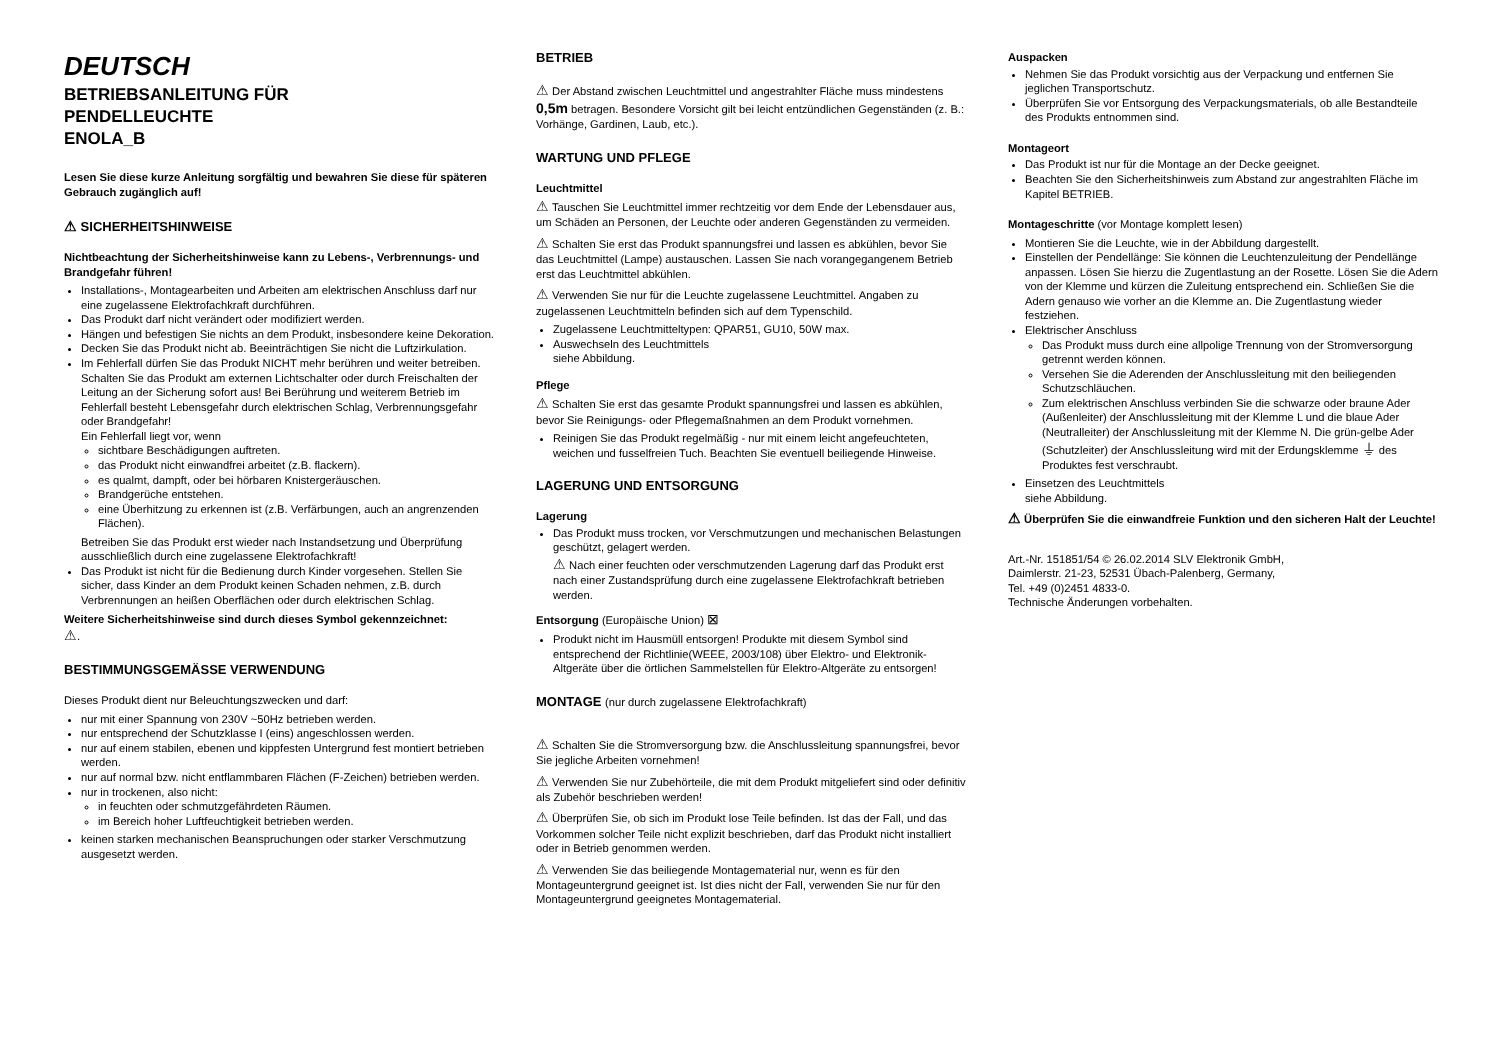DEUTSCH
BETRIEBSANLEITUNG FÜR
PENDELLEUCHTE
ENOLA_B
Lesen Sie diese kurze Anleitung sorgfältig und bewahren Sie diese für späteren Gebrauch zugänglich auf!
⚠ SICHERHEITSHINWEISE
Nichtbeachtung der Sicherheitshinweise kann zu Lebens-, Verbrennungs- und Brandgefahr führen!
Installations-, Montagearbeiten und Arbeiten am elektrischen Anschluss darf nur eine zugelassene Elektrofachkraft durchführen.
Das Produkt darf nicht verändert oder modifiziert werden.
Hängen und befestigen Sie nichts an dem Produkt, insbesondere keine Dekoration.
Decken Sie das Produkt nicht ab. Beeinträchtigen Sie nicht die Luftzirkulation.
Im Fehlerfall dürfen Sie das Produkt NICHT mehr berühren und weiter betreiben. Schalten Sie das Produkt am externen Lichtschalter oder durch Freischalten der Leitung an der Sicherung sofort aus! Bei Berührung und weiterem Betrieb im Fehlerfall besteht Lebensgefahr durch elektrischen Schlag, Verbrennungsgefahr oder Brandgefahr!
Ein Fehlerfall liegt vor, wenn
sichtbare Beschädigungen auftreten.
das Produkt nicht einwandfrei arbeitet (z.B. flackern).
es qualmt, dampft, oder bei hörbaren Knistergeräuschen.
Brandgerüche entstehen.
eine Überhitzung zu erkennen ist (z.B. Verfärbungen, auch an angrenzenden Flächen).
Betreiben Sie das Produkt erst wieder nach Instandsetzung und Überprüfung ausschließlich durch eine zugelassene Elektrofachkraft!
Das Produkt ist nicht für die Bedienung durch Kinder vorgesehen. Stellen Sie sicher, dass Kinder an dem Produkt keinen Schaden nehmen, z.B. durch Verbrennungen an heißen Oberflächen oder durch elektrischen Schlag.
Weitere Sicherheitshinweise sind durch dieses Symbol gekennzeichnet:
⚠.
BESTIMMUNGSGEMÄSSE VERWENDUNG
Dieses Produkt dient nur Beleuchtungszwecken und darf:
nur mit einer Spannung von 230V ~50Hz betrieben werden.
nur entsprechend der Schutzklasse I (eins) angeschlossen werden.
nur auf einem stabilen, ebenen und kippfesten Untergrund fest montiert betrieben werden.
nur auf normal bzw. nicht entflammbaren Flächen (F-Zeichen) betrieben werden.
nur in trockenen, also nicht:
in feuchten oder schmutzgefährdeten Räumen.
im Bereich hoher Luftfeuchtigkeit betrieben werden.
keinen starken mechanischen Beanspruchungen oder starker Verschmutzung ausgesetzt werden.
BETRIEB
⚠ Der Abstand zwischen Leuchtmittel und angestrahlter Fläche muss mindestens 0,5m betragen. Besondere Vorsicht gilt bei leicht entzündlichen Gegenständen (z. B.: Vorhänge, Gardinen, Laub, etc.).
WARTUNG UND PFLEGE
Leuchtmittel
⚠ Tauschen Sie Leuchtmittel immer rechtzeitig vor dem Ende der Lebensdauer aus, um Schäden an Personen, der Leuchte oder anderen Gegenständen zu vermeiden.
⚠ Schalten Sie erst das Produkt spannungsfrei und lassen es abkühlen, bevor Sie das Leuchtmittel (Lampe) austauschen. Lassen Sie nach vorangegangenem Betrieb erst das Leuchtmittel abkühlen.
⚠ Verwenden Sie nur für die Leuchte zugelassene Leuchtmittel. Angaben zu zugelassenen Leuchtmitteln befinden sich auf dem Typenschild.
Zugelassene Leuchtmitteltypen: QPAR51, GU10, 50W max.
Auswechseln des Leuchtmittels
siehe Abbildung.
Pflege
⚠ Schalten Sie erst das gesamte Produkt spannungsfrei und lassen es abkühlen, bevor Sie Reinigungs- oder Pflegemaßnahmen an dem Produkt vornehmen.
Reinigen Sie das Produkt regelmäßig - nur mit einem leicht angefeuchteten, weichen und fusselfreien Tuch. Beachten Sie eventuell beiliegende Hinweise.
LAGERUNG UND ENTSORGUNG
Lagerung
Das Produkt muss trocken, vor Verschmutzungen und mechanischen Belastungen geschützt, gelagert werden.
⚠ Nach einer feuchten oder verschmutzenden Lagerung darf das Produkt erst nach einer Zustandsprüfung durch eine zugelassene Elektrofachkraft betrieben werden.
Entsorgung (Europäische Union) ⊠
Produkt nicht im Hausmüll entsorgen! Produkte mit diesem Symbol sind entsprechend der Richtlinie(WEEE, 2003/108) über Elektro- und Elektronik-Altgeräte über die örtlichen Sammelstellen für Elektro-Altgeräte zu entsorgen!
MONTAGE (nur durch zugelassene Elektrofachkraft)
⚠ Schalten Sie die Stromversorgung bzw. die Anschlussleitung spannungsfrei, bevor Sie jegliche Arbeiten vornehmen!
⚠ Verwenden Sie nur Zubehörteile, die mit dem Produkt mitgeliefert sind oder definitiv als Zubehör beschrieben werden!
⚠ Überprüfen Sie, ob sich im Produkt lose Teile befinden. Ist das der Fall, und das Vorkommen solcher Teile nicht explizit beschrieben, darf das Produkt nicht installiert oder in Betrieb genommen werden.
⚠ Verwenden Sie das beiliegende Montagematerial nur, wenn es für den Montageuntergrund geeignet ist. Ist dies nicht der Fall, verwenden Sie nur für den Montageuntergrund geeignetes Montagematerial.
Auspacken
Nehmen Sie das Produkt vorsichtig aus der Verpackung und entfernen Sie jeglichen Transportschutz.
Überprüfen Sie vor Entsorgung des Verpackungsmaterials, ob alle Bestandteile des Produkts entnommen sind.
Montageort
Das Produkt ist nur für die Montage an der Decke geeignet.
Beachten Sie den Sicherheitshinweis zum Abstand zur angestrahlten Fläche im Kapitel BETRIEB.
Montageschritte (vor Montage komplett lesen)
Montieren Sie die Leuchte, wie in der Abbildung dargestellt.
Einstellen der Pendellänge: Sie können die Leuchtenzuleitung der Pendellänge anpassen. Lösen Sie hierzu die Zugentlastung an der Rosette. Lösen Sie die Adern von der Klemme und kürzen die Zuleitung entsprechend ein. Schließen Sie die Adern genauso wie vorher an die Klemme an. Die Zugentlastung wieder festziehen.
Elektrischer Anschluss
Das Produkt muss durch eine allpolige Trennung von der Stromversorgung getrennt werden können.
Versehen Sie die Aderenden der Anschlussleitung mit den beiliegenden Schutzschläuchen.
Zum elektrischen Anschluss verbinden Sie die schwarze oder braune Ader (Außenleiter) der Anschlussleitung mit der Klemme L und die blaue Ader (Neutralleiter) der Anschlussleitung mit der Klemme N. Die grün-gelbe Ader (Schutzleiter) der Anschlussleitung wird mit der Erdungsklemme ⏚ des Produktes fest verschraubt.
Einsetzen des Leuchtmittels
siehe Abbildung.
⚠ Überprüfen Sie die einwandfreie Funktion und den sicheren Halt der Leuchte!
Art.-Nr. 151851/54 © 26.02.2014 SLV Elektronik GmbH,
Daimlerstr. 21-23, 52531 Übach-Palenberg, Germany,
Tel. +49 (0)2451 4833-0.
Technische Änderungen vorbehalten.